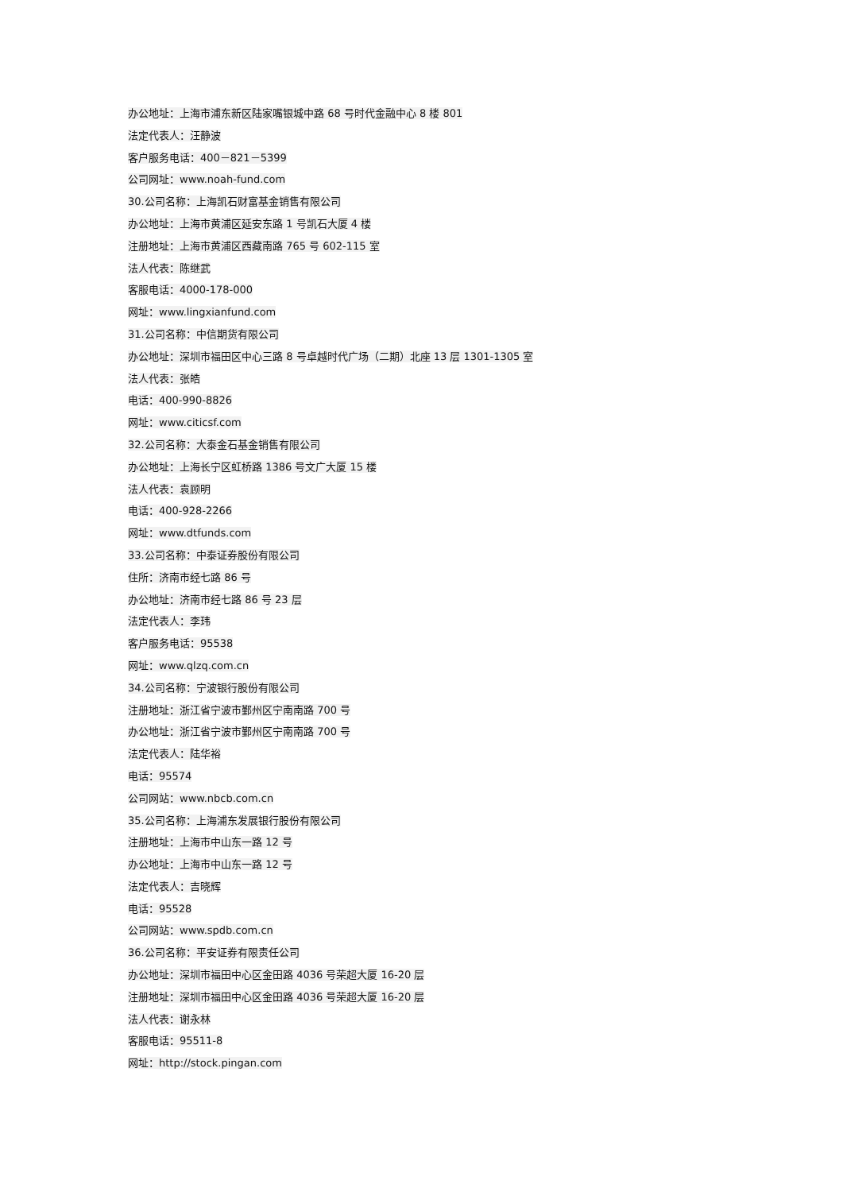办公地址：上海市浦东新区陆家嘴银城中路 68 号时代金融中心 8 楼 801
法定代表人：汪静波
客户服务电话：400－821－5399
公司网址：www.noah-fund.com
30.公司名称：上海凯石财富基金销售有限公司
办公地址：上海市黄浦区延安东路 1 号凯石大厦 4 楼
注册地址：上海市黄浦区西藏南路 765 号 602-115 室
法人代表：陈继武
客服电话：4000-178-000
网址：www.lingxianfund.com
31.公司名称：中信期货有限公司
办公地址：深圳市福田区中心三路 8 号卓越时代广场（二期）北座 13 层 1301-1305 室
法人代表：张皓
电话：400-990-8826
网址：www.citicsf.com
32.公司名称：大泰金石基金销售有限公司
办公地址：上海长宁区虹桥路 1386 号文广大厦 15 楼
法人代表：袁顾明
电话：400-928-2266
网址：www.dtfunds.com
33.公司名称：中泰证券股份有限公司
住所：济南市经七路 86 号
办公地址：济南市经七路 86 号 23 层
法定代表人：李玮
客户服务电话：95538
网址：www.qlzq.com.cn
34.公司名称：宁波银行股份有限公司
注册地址：浙江省宁波市鄞州区宁南南路 700 号
办公地址：浙江省宁波市鄞州区宁南南路 700 号
法定代表人：陆华裕
电话：95574
公司网站：www.nbcb.com.cn
35.公司名称：上海浦东发展银行股份有限公司
注册地址：上海市中山东一路 12 号
办公地址：上海市中山东一路 12 号
法定代表人：吉晓辉
电话：95528
公司网站：www.spdb.com.cn
36.公司名称：平安证券有限责任公司
办公地址：深圳市福田中心区金田路 4036 号荣超大厦 16-20 层
注册地址：深圳市福田中心区金田路 4036 号荣超大厦 16-20 层
法人代表：谢永林
客服电话：95511-8
网址：http://stock.pingan.com